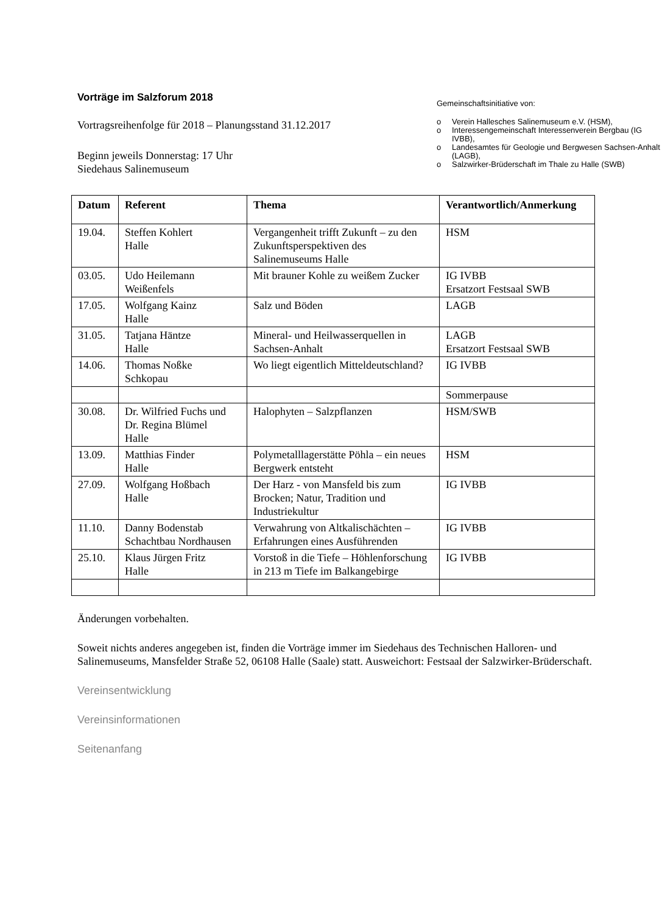Vorträge im Salzforum 2018
Vortragsreihenfolge für 2018 – Planungsstand 31.12.2017
Beginn jeweils Donnerstag: 17 Uhr
Siedehaus Salinemuseum
Gemeinschaftsinitiative von:
o Verein Hallesches Salinemuseum e.V. (HSM),
o Interessengemeinschaft Interessenverein Bergbau (IG IVBB),
o Landesamtes für Geologie und Bergwesen Sachsen-Anhalt (LAGB),
o Salzwirker-Brüderschaft im Thale zu Halle (SWB)
| Datum | Referent | Thema | Verantwortlich/Anmerkung |
| --- | --- | --- | --- |
| 19.04. | Steffen Kohlert Halle | Vergangenheit trifft Zukunft – zu den Zukunftsperspektiven des Salinemuseums Halle | HSM |
| 03.05. | Udo Heilemann Weißenfels | Mit brauner Kohle zu weißem Zucker | IG IVBB Ersatzort Festsaal SWB |
| 17.05. | Wolfgang Kainz Halle | Salz und Böden | LAGB |
| 31.05. | Tatjana Häntze Halle | Mineral- und Heilwasserquellen in Sachsen-Anhalt | LAGB Ersatzort Festsaal SWB |
| 14.06. | Thomas Noßke Schkopau | Wo liegt eigentlich Mitteldeutschland? | IG IVBB |
| | | | Sommerpause |
| 30.08. | Dr. Wilfried Fuchs und Dr. Regina Blümel Halle | Halophyten – Salzpflanzen | HSM/SWB |
| 13.09. | Matthias Finder Halle | Polymetalllagerstätte Pöhla – ein neues Bergwerk entsteht | HSM |
| 27.09. | Wolfgang Hoßbach Halle | Der Harz - von Mansfeld bis zum Brocken; Natur, Tradition und Industriekultur | IG IVBB |
| 11.10. | Danny Bodenstab Schachtbau Nordhausen | Verwahrung von Altkalischächten – Erfahrungen eines Ausführenden | IG IVBB |
| 25.10. | Klaus Jürgen Fritz Halle | Vorstoß in die Tiefe – Höhlenforschung in 213 m Tiefe im Balkangebirge | IG IVBB |
Änderungen vorbehalten.
Soweit nichts anderes angegeben ist, finden die Vorträge immer im Siedehaus des Technischen Halloren- und Salinemuseums, Mansfelder Straße 52, 06108 Halle (Saale) statt. Ausweichort: Festsaal der Salzwirker-Brüderschaft.
Vereinsentwicklung
Vereinsinformationen
Seitenanfang